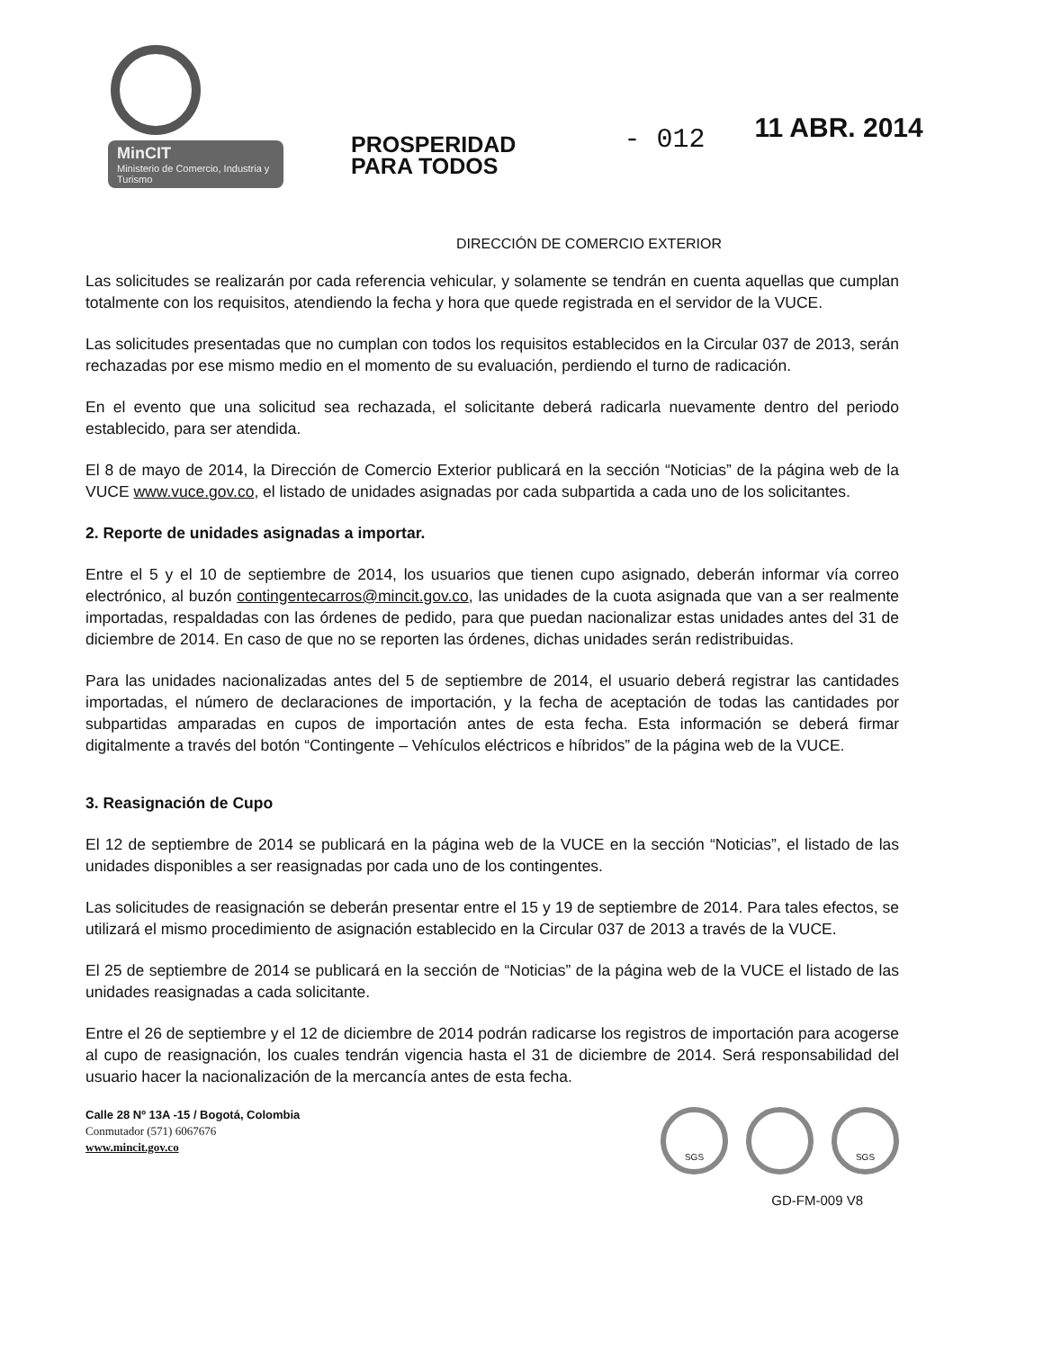MinCIT
Ministerio de Comercio, Industria y Turismo
PROSPERIDAD
PARA TODOS
- 012
11 ABR. 2014
DIRECCIÓN DE COMERCIO EXTERIOR
Las solicitudes se realizarán por cada referencia vehicular, y solamente se tendrán en cuenta aquellas que cumplan totalmente con los requisitos, atendiendo la fecha y hora que quede registrada en el servidor de la VUCE.
Las solicitudes presentadas que no cumplan con todos los requisitos establecidos en la Circular 037 de 2013, serán rechazadas por ese mismo medio en el momento de su evaluación, perdiendo el turno de radicación.
En el evento que una solicitud sea rechazada, el solicitante deberá radicarla nuevamente dentro del periodo establecido, para ser atendida.
El 8 de mayo de 2014, la Dirección de Comercio Exterior publicará en la sección “Noticias” de la página web de la VUCE www.vuce.gov.co, el listado de unidades asignadas por cada subpartida a cada uno de los solicitantes.
2. Reporte de unidades asignadas a importar.
Entre el 5 y el 10 de septiembre de 2014, los usuarios que tienen cupo asignado, deberán informar vía correo electrónico, al buzón contingentecarros@mincit.gov.co, las unidades de la cuota asignada que van a ser realmente importadas, respaldadas con las órdenes de pedido, para que puedan nacionalizar estas unidades antes del 31 de diciembre de 2014. En caso de que no se reporten las órdenes, dichas unidades serán redistribuidas.
Para las unidades nacionalizadas antes del 5 de septiembre de 2014, el usuario deberá registrar las cantidades importadas, el número de declaraciones de importación, y la fecha de aceptación de todas las cantidades por subpartidas amparadas en cupos de importación antes de esta fecha. Esta información se deberá firmar digitalmente a través del botón “Contingente – Vehículos eléctricos e híbridos” de la página web de la VUCE.
3. Reasignación de Cupo
El 12 de septiembre de 2014 se publicará en la página web de la VUCE en la sección “Noticias”, el listado de las unidades disponibles a ser reasignadas por cada uno de los contingentes.
Las solicitudes de reasignación se deberán presentar entre el 15 y 19 de septiembre de 2014. Para tales efectos, se utilizará el mismo procedimiento de asignación establecido en la Circular 037 de 2013 a través de la VUCE.
El 25 de septiembre de 2014 se publicará en la sección de “Noticias” de la página web de la VUCE el listado de las unidades reasignadas a cada solicitante.
Entre el 26 de septiembre y el 12 de diciembre de 2014 podrán radicarse los registros de importación para acogerse al cupo de reasignación, los cuales tendrán vigencia hasta el 31 de diciembre de 2014. Será responsabilidad del usuario hacer la nacionalización de la mercancía antes de esta fecha.
Calle 28 Nº 13A -15 / Bogotá, Colombia
Conmutador (571) 6067676
www.mincit.gov.co
SGS SGS
GD-FM-009 V8